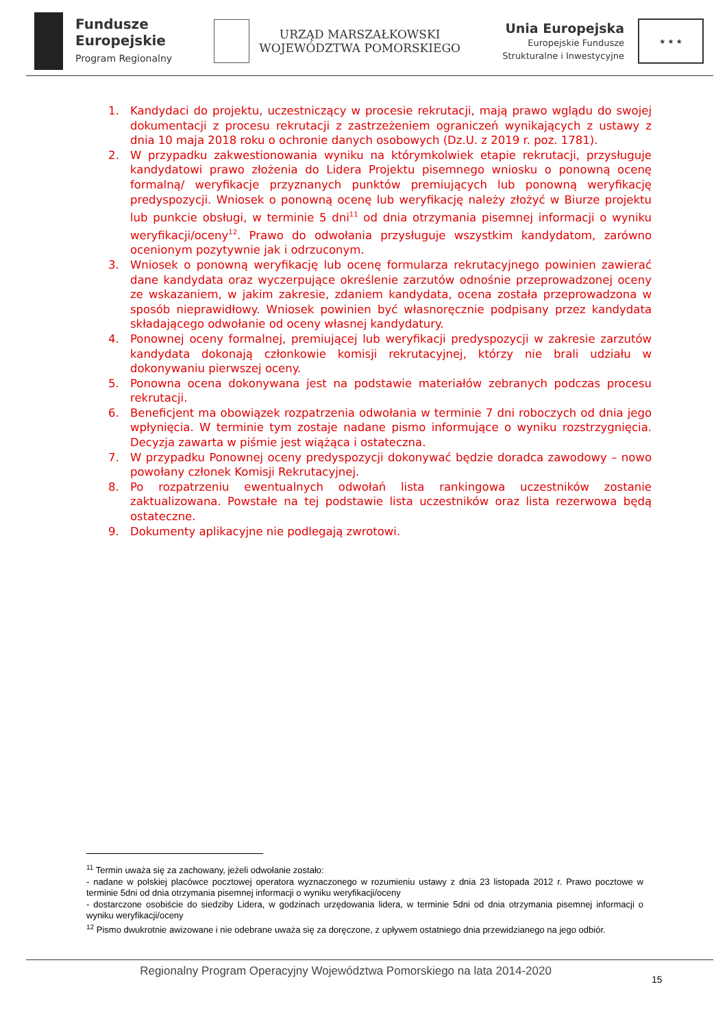Fundusze
Europejskie
Program Regionalny
URZĄD MARSZAŁKOWSKI
WOJEWÓDZTWA POMORSKIEGO
Unia Europejska
Europejskie Fundusze
Strukturalne i Inwestycyjne
★ ★ ★
1. Kandydaci do projektu, uczestniczący w procesie rekrutacji, mają prawo wglądu do swojej dokumentacji z procesu rekrutacji z zastrzeżeniem ograniczeń wynikających z ustawy z dnia 10 maja 2018 roku o ochronie danych osobowych (Dz.U. z 2019 r. poz. 1781).
2. W przypadku zakwestionowania wyniku na którymkolwiek etapie rekrutacji, przysługuje kandydatowi prawo złożenia do Lidera Projektu pisemnego wniosku o ponowną ocenę formalną/ weryfikacje przyznanych punktów premiujących lub ponowną weryfikację predyspozycji. Wniosek o ponowną ocenę lub weryfikację należy złożyć w Biurze projektu lub punkcie obsługi, w terminie 5 dni<sup>11</sup> od dnia otrzymania pisemnej informacji o wyniku weryfikacji/oceny<sup>12</sup>. Prawo do odwołania przysługuje wszystkim kandydatom, zarówno ocenionym pozytywnie jak i odrzuconym.
3. Wniosek o ponowną weryfikację lub ocenę formularza rekrutacyjnego powinien zawierać dane kandydata oraz wyczerpujące określenie zarzutów odnośnie przeprowadzonej oceny ze wskazaniem, w jakim zakresie, zdaniem kandydata, ocena została przeprowadzona w sposób nieprawidłowy. Wniosek powinien być własnoręcznie podpisany przez kandydata składającego odwołanie od oceny własnej kandydatury.
4. Ponownej oceny formalnej, premiującej lub weryfikacji predyspozycji w zakresie zarzutów kandydata dokonają członkowie komisji rekrutacyjnej, którzy nie brali udziału w dokonywaniu pierwszej oceny.
5. Ponowna ocena dokonywana jest na podstawie materiałów zebranych podczas procesu rekrutacji.
6. Beneficjent ma obowiązek rozpatrzenia odwołania w terminie 7 dni roboczych od dnia jego wpłynięcia. W terminie tym zostaje nadane pismo informujące o wyniku rozstrzygnięcia. Decyzja zawarta w piśmie jest wiążąca i ostateczna.
7. W przypadku Ponownej oceny predyspozycji dokonywać będzie doradca zawodowy – nowo powołany członek Komisji Rekrutacyjnej.
8. Po rozpatrzeniu ewentualnych odwołań lista rankingowa uczestników zostanie zaktualizowana. Powstałe na tej podstawie lista uczestników oraz lista rezerwowa będą ostateczne.
9. Dokumenty aplikacyjne nie podlegają zwrotowi.
<sup>11</sup> Termin uważa się za zachowany, jeżeli odwołanie zostało:
- nadane w polskiej placówce pocztowej operatora wyznaczonego w rozumieniu ustawy z dnia 23 listopada 2012 r. Prawo pocztowe w terminie 5dni od dnia otrzymania pisemnej informacji o wyniku weryfikacji/oceny
- dostarczone osobiście do siedziby Lidera, w godzinach urzędowania lidera, w terminie 5dni od dnia otrzymania pisemnej informacji o wyniku weryfikacji/oceny
<sup>12</sup> Pismo dwukrotnie awizowane i nie odebrane uważa się za doręczone, z upływem ostatniego dnia przewidzianego na jego odbiór.
Regionalny Program Operacyjny Województwa Pomorskiego na lata 2014-2020
15